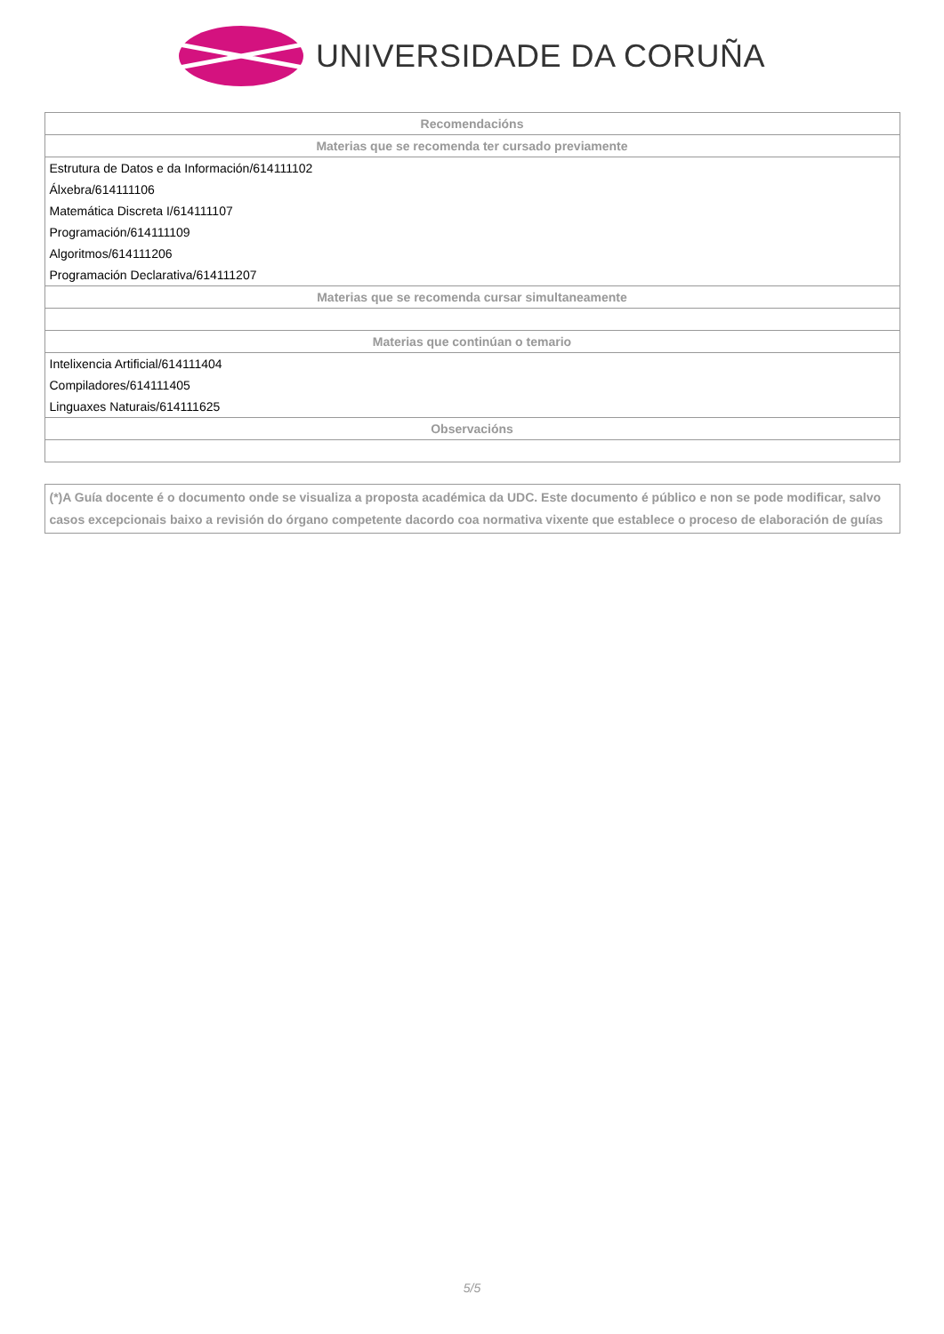UNIVERSIDADE DA CORUÑA
| Recomendacións |
| --- |
| Materias que se recomenda ter cursado previamente |
| Estrutura de Datos e da Información/614111102 |
| Álxebra/614111106 |
| Matemática Discreta I/614111107 |
| Programación/614111109 |
| Algoritmos/614111206 |
| Programación Declarativa/614111207 |
| Materias que se recomenda cursar simultaneamente |
| Materias que continúan o temario |
| Intelixencia Artificial/614111404 |
| Compiladores/614111405 |
| Linguaxes Naturais/614111625 |
| Observacións |
(*)A Guía docente é o documento onde se visualiza a proposta académica da UDC. Este documento é público e non se pode modificar, salvo casos excepcionais baixo a revisión do órgano competente dacordo coa normativa vixente que establece o proceso de elaboración de guías
5/5